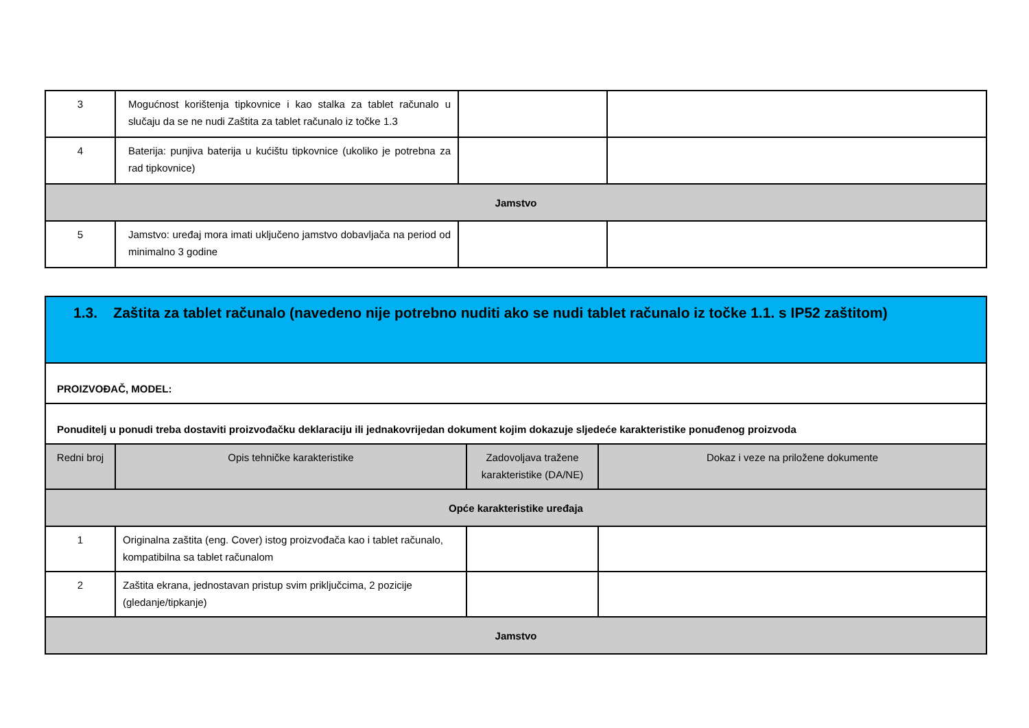| 3 | Mogućnost korištenja tipkovnice i kao stalka za tablet računalo u slučaju da se ne nudi Zaštita za tablet računalo iz točke 1.3 | | |
| 4 | Baterija: punjiva baterija u kućištu tipkovnice (ukoliko je potrebna za rad tipkovnice) | | |
| Jamstvo | | | |
| 5 | Jamstvo: uređaj mora imati uključeno jamstvo dobavljača na period od minimalno 3 godine | | |
| 1.3. Zaštita za tablet računalo (navedeno nije potrebno nuditi ako se nudi tablet računalo iz točke 1.1. s IP52 zaštitom) | | | |
| PROIZVOĐAČ, MODEL: | | | |
| Ponuditelj u ponudi treba dostaviti proizvođačku deklaraciju ili jednakovrijedan dokument kojim dokazuje sljedeće karakteristike ponuđenog proizvoda | | | |
| Redni broj | Opis tehničke karakteristike | Zadovoljava tražene karakteristike (DA/NE) | Dokaz i veze na priložene dokumente |
| Opće karakteristike uređaja | | | |
| 1 | Originalna zaštita (eng. Cover) istog proizvođača kao i tablet računalo, kompatibilna sa tablet računalom | | |
| 2 | Zaštita ekrana, jednostavan pristup svim priključcima, 2 pozicije (gledanje/tipkanje) | | |
| Jamstvo | | | |